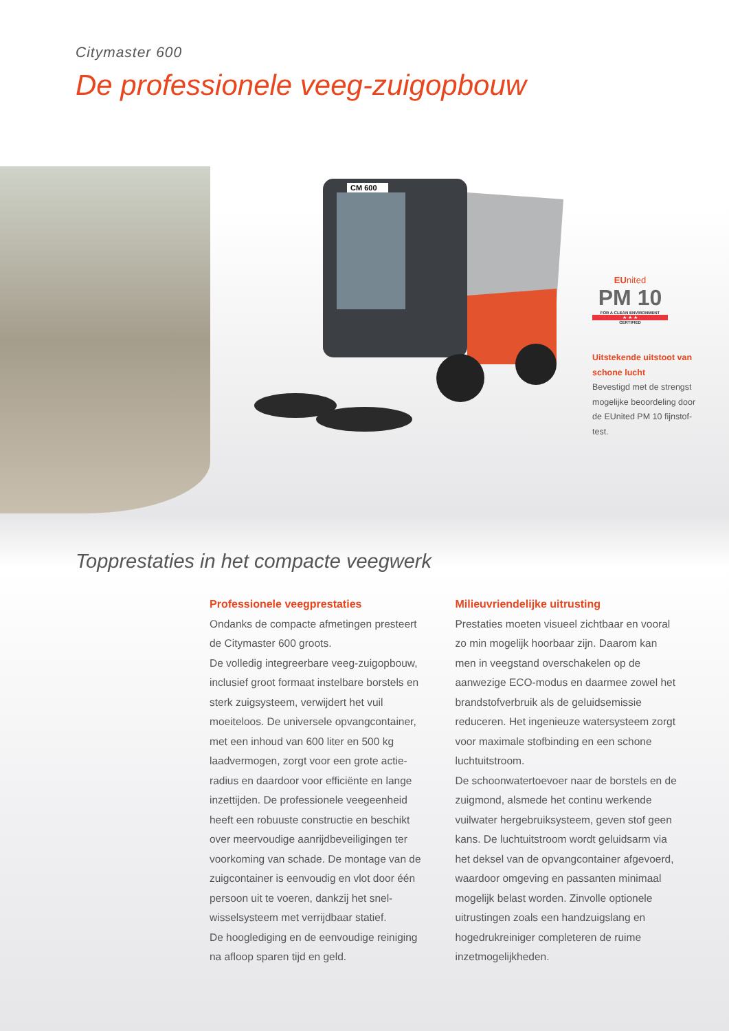Citymaster 600
De professionele veeg-zuigopbouw
CM 600
EUnited
PM 10
FOR A CLEAN ENVIRONMENT
★ ★ ★
CERTIFIED
Uitstekende uitstoot van schone lucht
Bevestigd met de strengst mogelijke beoordeling door de EUnited PM 10 fijnstof-test.
Topprestaties in het compacte veegwerk
Professionele veegprestaties
Ondanks de compacte afmetingen presteert de Citymaster 600 groots.
De volledig integreerbare veeg-zuigopbouw, inclusief groot formaat instelbare borstels en sterk zuigsysteem, verwijdert het vuil moeiteloos. De universele opvangcontainer, met een inhoud van 600 liter en 500 kg laadvermogen, zorgt voor een grote actie-radius en daardoor voor efficiënte en lange inzettijden. De professionele veegeenheid heeft een robuuste constructie en beschikt over meervoudige aanrijdbeveiligingen ter voorkoming van schade. De montage van de zuigcontainer is eenvoudig en vlot door één persoon uit te voeren, dankzij het snel-wisselsysteem met verrijdbaar statief.
De hooglediging en de eenvoudige reiniging na afloop sparen tijd en geld.
Milieuvriendelijke uitrusting
Prestaties moeten visueel zichtbaar en vooral zo min mogelijk hoorbaar zijn. Daarom kan men in veegstand overschakelen op de aanwezige ECO-modus en daarmee zowel het brandstofverbruik als de geluidsemissie reduceren. Het ingenieuze watersysteem zorgt voor maximale stofbinding en een schone luchtuitstroom.
De schoonwatertoevoer naar de borstels en de zuigmond, alsmede het continu werkende vuilwater hergebruiksysteem, geven stof geen kans. De luchtuitstroom wordt geluidsarm via het deksel van de opvangcontainer afgevoerd, waardoor omgeving en passanten minimaal mogelijk belast worden. Zinvolle optionele uitrustingen zoals een handzuigslang en hogedrukreiniger completeren de ruime inzetmogelijkheden.